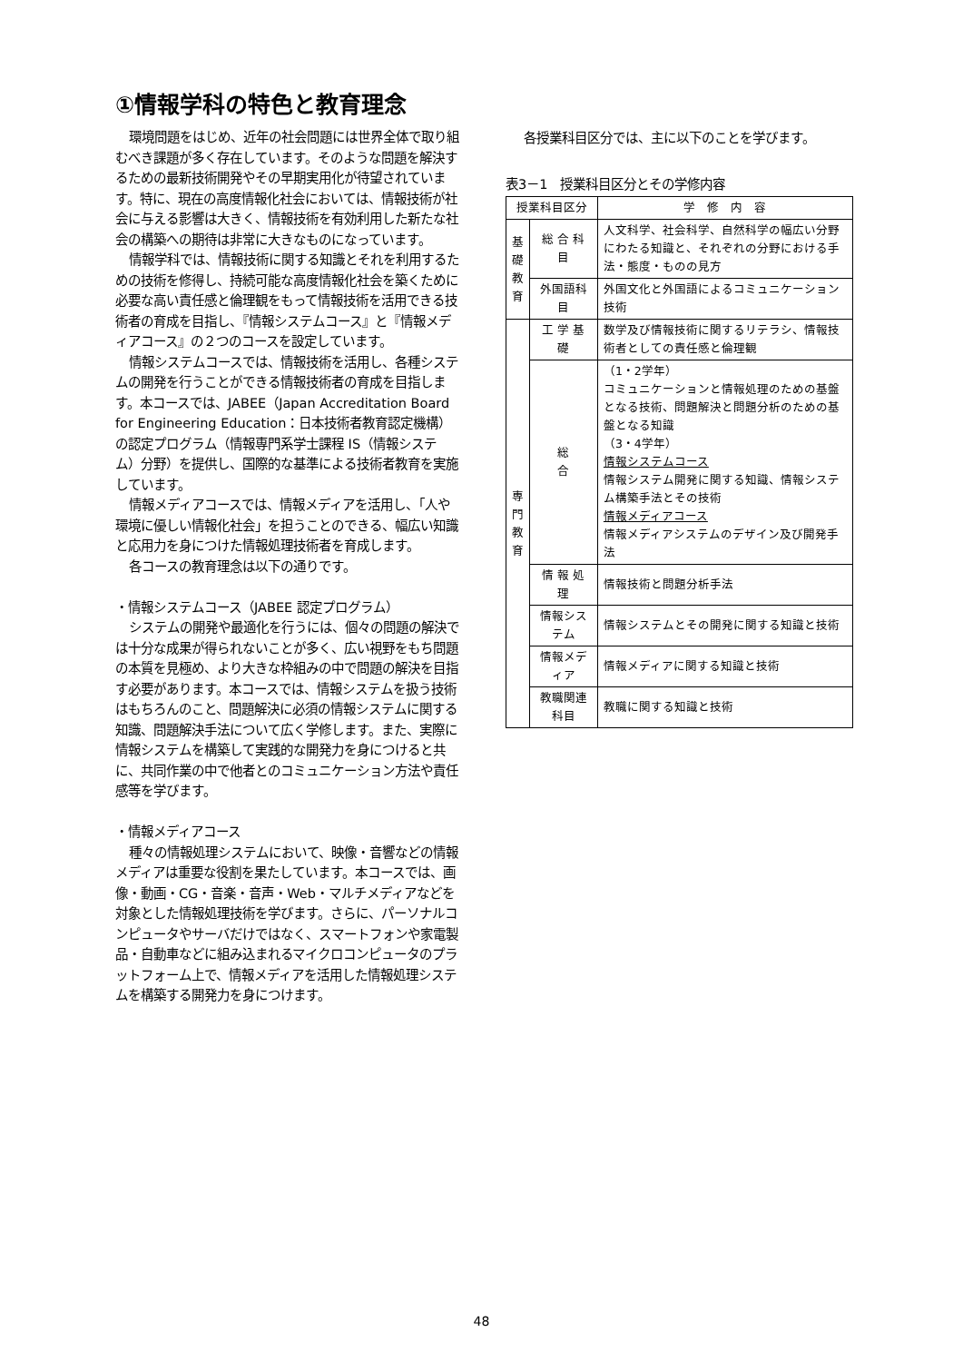①情報学科の特色と教育理念
環境問題をはじめ、近年の社会問題には世界全体で取り組むべき課題が多く存在しています。そのような問題を解決するための最新技術開発やその早期実用化が待望されています。特に、現在の高度情報化社会においては、情報技術が社会に与える影響は大きく、情報技術を有効利用した新たな社会の構築への期待は非常に大きなものになっています。
情報学科では、情報技術に関する知識とそれを利用するための技術を修得し、持続可能な高度情報化社会を築くために必要な高い責任感と倫理観をもって情報技術を活用できる技術者の育成を目指し、『情報システムコース』と『情報メディアコース』の２つのコースを設定しています。
情報システムコースでは、情報技術を活用し、各種システムの開発を行うことができる情報技術者の育成を目指します。本コースでは、JABEE（Japan Accreditation Board for Engineering Education：日本技術者教育認定機構）の認定プログラム（情報専門系学士課程 IS（情報システム）分野）を提供し、国際的な基準による技術者教育を実施しています。
情報メディアコースでは、情報メディアを活用し、「人や環境に優しい情報化社会」を担うことのできる、幅広い知識と応用力を身につけた情報処理技術者を育成します。
各コースの教育理念は以下の通りです。
・情報システムコース（JABEE 認定プログラム）
システムの開発や最適化を行うには、個々の問題の解決では十分な成果が得られないことが多く、広い視野をもち問題の本質を見極め、より大きな枠組みの中で問題の解決を目指す必要があります。本コースでは、情報システムを扱う技術はもちろんのこと、問題解決に必須の情報システムに関する知識、問題解決手法について広く学修します。また、実際に情報システムを構築して実践的な開発力を身につけると共に、共同作業の中で他者とのコミュニケーション方法や責任感等を学びます。
・情報メディアコース
種々の情報処理システムにおいて、映像・音響などの情報メディアは重要な役割を果たしています。本コースでは、画像・動画・CG・音楽・音声・Web・マルチメディアなどを対象とした情報処理技術を学びます。さらに、パーソナルコンピュータやサーバだけではなく、スマートフォンや家電製品・自動車などに組み込まれるマイクロコンピュータのプラットフォーム上で、情報メディアを活用した情報処理システムを構築する開発力を身につけます。
各授業科目区分では、主に以下のことを学びます。
表3－1　授業科目区分とその学修内容
| 授業科目区分 | | 学 修 内 容 |
| --- | --- | --- |
| 基 礎 教 育 | 総 合 科 目 | 人文科学、社会科学、自然科学の幅広い分野にわたる知識と、それぞれの分野における手法・態度・ものの見方 |
| | 外国語科目 | 外国文化と外国語によるコミュニケーション技術 |
| 専 門 教 育 | 工 学 基 礎 | 数学及び情報技術に関するリテラシ、情報技術者としての責任感と倫理観 |
| | 総 合 | （1・2学年） コミュニケーションと情報処理のための基盤となる技術、問題解決と問題分析のための基盤となる知識 （3・4学年） 情報システムコース 情報システム開発に関する知識、情報システム構築手法とその技術 情報メディアコース 情報メディアシステムのデザイン及び開発手法 |
| | 情 報 処 理 | 情報技術と問題分析手法 |
| | 情報システム | 情報システムとその開発に関する知識と技術 |
| | 情報メディア | 情報メディアに関する知識と技術 |
| | 教職関連科目 | 教職に関する知識と技術 |
48